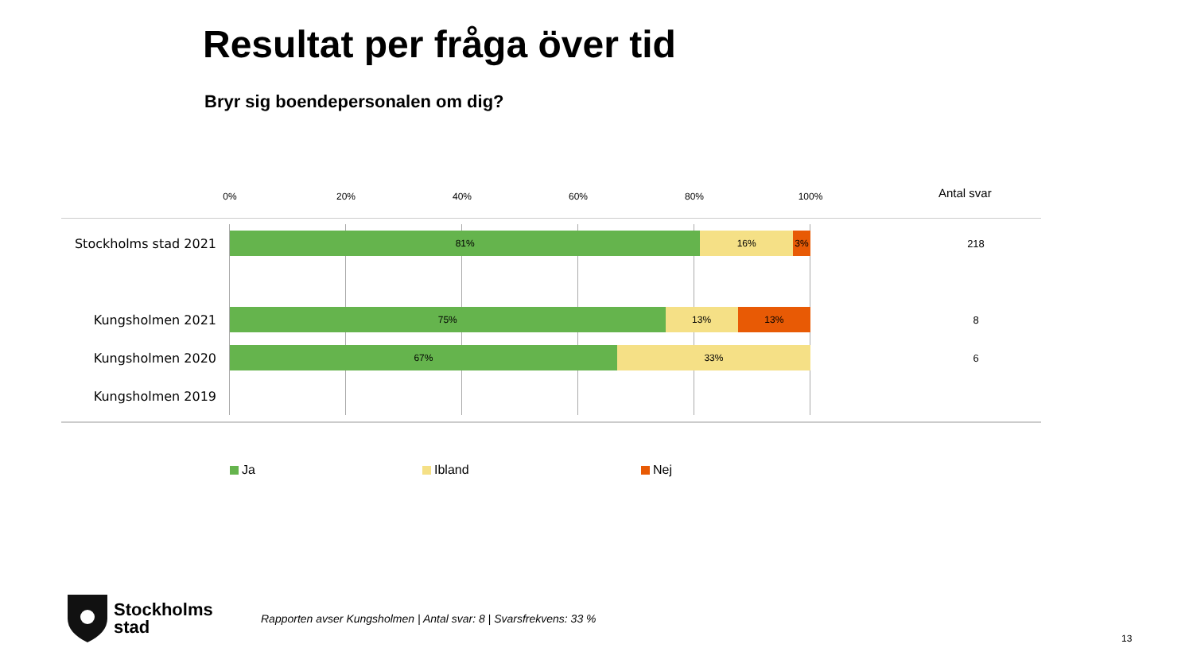Resultat per fråga över tid
Bryr sig boendepersonalen om dig?
0% 20% 40% 60% 80% 100% Antal svar
Stockholms stad 2021
81% 16% 3%
218
Kungsholmen 2021
75% 13% 13%
8
Kungsholmen 2020
67% 33%
6
Kungsholmen 2019
Ja Ibland Nej
Stockholms
stad
Rapporten avser Kungsholmen | Antal svar: 8 | Svarsfrekvens: 33 %
13